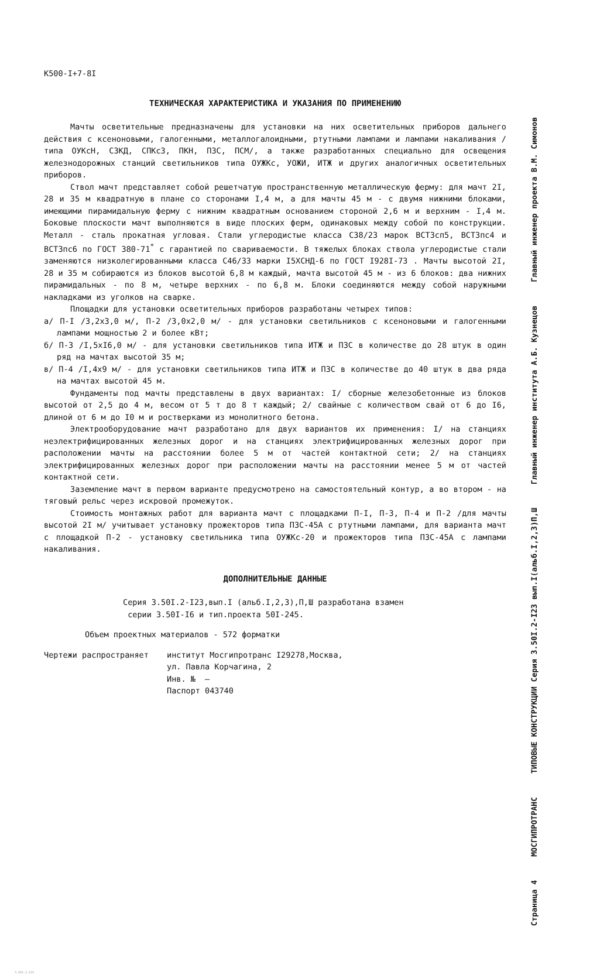К500-I+7-8I
ТЕХНИЧЕСКАЯ ХАРАКТЕРИСТИКА И УКАЗАНИЯ ПО ПРИМЕНЕНИЮ
Мачты осветительные предназначены для установки на них осветительных приборов дальнего действия с ксеноновыми, галогенными, металлогалоидными, ртутными лампами и лампами накаливания /типа ОУКсН, СЗКД, СПКсЗ, ПКН, ПЗС, ПСМ/, а также разработанных специально для освещения железнодорожных станций светильников типа ОУЖКс, УОЖИ, ИТЖ и других аналогичных осветительных приборов.
Ствол мачт представляет собой решетчатую пространственную металлическую ферму: для мачт 2I, 28 и 35 м квадратную в плане со сторонами I,4 м, а для мачты 45 м - с двумя нижними блоками, имеющими пирамидальную ферму с нижним квадратным основанием стороной 2,6 м и верхним - I,4 м. Боковые плоскости мачт выполняются в виде плоских ферм, одинаковых между собой по конструкции. Металл - сталь прокатная угловая. Стали углеродистые класса С38/23 марок ВСТ3сп5, ВСТ3пс4 и ВСТ3пс6 по ГОСТ 380-71<sup>*</sup> с гарантией по свариваемости. В тяжелых блоках ствола углеродистые стали заменяются низколегированными класса С46/33 марки I5ХСНД-6 по ГОСТ I928I-73 . Мачты высотой 2I, 28 и 35 м собираются из блоков высотой 6,8 м каждый, мачта высотой 45 м - из 6 блоков: два нижних пирамидальных - по 8 м, четыре верхних - по 6,8 м. Блоки соединяются между собой наружными накладками из уголков на сварке.
Площадки для установки осветительных приборов разработаны четырех типов:
а/ П-I /3,2х3,0 м/, П-2 /3,0х2,0 м/ - для установки светильников с ксеноновыми и галогенными лампами мощностью 2 и более кВт;
б/ П-3 /I,5хI6,0 м/ - для установки светильников типа ИТЖ и ПЗС в количестве до 28 штук в один ряд на мачтах высотой 35 м;
в/ П-4 /I,4х9 м/ - для установки светильников типа ИТЖ и ПЗС в количестве до 40 штук в два ряда на мачтах высотой 45 м.
Фундаменты под мачты представлены в двух вариантах: I/ сборные железобетонные из блоков высотой от 2,5 до 4 м, весом от 5 т до 8 т каждый; 2/ свайные с количеством свай от 6 до I6, длиной от 6 м до I0 м и ростверками из монолитного бетона.
Электрооборудование мачт разработано для двух вариантов их применения: I/ на станциях неэлектрифицированных железных дорог и на станциях электрифицированных железных дорог при расположении мачты на расстоянии более 5 м от частей контактной сети; 2/ на станциях электрифицированных железных дорог при расположении мачты на расстоянии менее 5 м от частей контактной сети.
Заземление мачт в первом варианте предусмотрено на самостоятельный контур, а во втором - на тяговый рельс через искровой промежуток.
Стоимость монтажных работ для варианта мачт с площадками П-I, П-3, П-4 и П-2 /для мачты высотой 2I м/ учитывает установку прожекторов типа ПЗС-45А с ртутными лампами, для варианта мачт с площадкой П-2 - установку светильника типа ОУЖКс-20 и прожекторов типа ПЗС-45А с лампами накаливания.
ДОПОЛНИТЕЛЬНЫЕ ДАННЫЕ
Серия 3.50I.2-I23,вып.I (альб.I,2,3),П,Ш разработана взамен
серии 3.50I-I6 и тип.проекта 50I-245.
Объем проектных материалов - 572 форматки
Чертежи распространяет институт Мосгипротранс I29278,Москва,
ул. Павла Корчагина, 2
Инв. № —
Паспорт 043740
3.501.2-123
Главный инженер проекта В.М. Симонов
Главный инженер института А.Б. Кузнецов
ТИПОВЫЕ КОНСТРУКЦИИ Серия 3.50I.2-I23 вып.I(альб.I,2,3)П,Ш
МОСГИПРОТРАНС
Страница 4